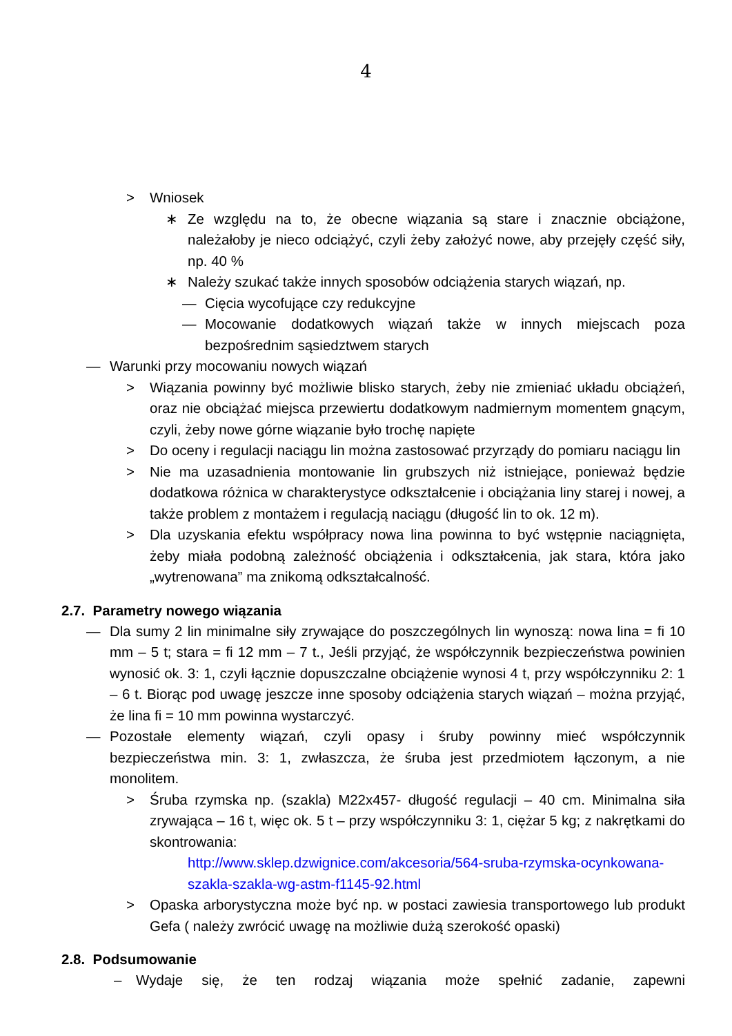4
> Wniosek
∗ Ze względu na to, że obecne wiązania są stare i znacznie obciążone, należałoby je nieco odciążyć, czyli żeby założyć nowe, aby przejęły część siły, np. 40 %
∗ Należy szukać także innych sposobów odciążenia starych wiązań, np.
— Cięcia wycofujące czy redukcyjne
— Mocowanie dodatkowych wiązań także w innych miejscach poza bezpośrednim sąsiedztwem starych
— Warunki przy mocowaniu nowych wiązań
> Wiązania powinny być możliwie blisko starych, żeby nie zmieniać układu obciążeń, oraz nie obciążać miejsca przewiertu dodatkowym nadmiernym momentem gnącym, czyli, żeby nowe górne wiązanie było trochę napięte
> Do oceny i regulacji naciągu lin można zastosować przyrządy do pomiaru naciągu lin
> Nie ma uzasadnienia montowanie lin grubszych niż istniejące, ponieważ będzie dodatkowa różnica w charakterystyce odkształcenie i obciążania liny starej i nowej, a także problem z montażem i regulacją naciągu (długość lin to ok. 12 m).
> Dla uzyskania efektu współpracy nowa lina powinna to być wstępnie naciągnięta, żeby miała podobną zależność obciążenia i odkształcenia, jak stara, która jako „wytrenowana” ma znikomą odkształcalność.
2.7. Parametry nowego wiązania
— Dla sumy 2 lin minimalne siły zrywające do poszczególnych lin wynoszą: nowa lina = fi 10 mm – 5 t; stara = fi 12 mm – 7 t., Jeśli przyjąć, że współczynnik bezpieczeństwa powinien wynosić ok. 3: 1, czyli łącznie dopuszczalne obciążenie wynosi 4 t, przy współczynniku 2: 1 – 6 t. Biorąc pod uwagę jeszcze inne sposoby odciążenia starych wiązań – można przyjąć, że lina fi = 10 mm powinna wystarczyć.
— Pozostałe elementy wiązań, czyli opasy i śruby powinny mieć współczynnik bezpieczeństwa min. 3: 1, zwłaszcza, że śruba jest przedmiotem łączonym, a nie monolitem.
> Śruba rzymska np. (szakla) M22x457- długość regulacji – 40 cm. Minimalna siła zrywająca – 16 t, więc ok. 5 t – przy współczynniku 3: 1, ciężar 5 kg; z nakrętkami do skontrowania:
http://www.sklep.dzwignice.com/akcesoria/564-sruba-rzymska-ocynkowana-szakla-szakla-wg-astm-f1145-92.html
> Opaska arborystyczna może być np. w postaci zawiesia transportowego lub produkt Gefa ( należy zwrócić uwagę na możliwie dużą szerokość opaski)
2.8. Podsumowanie
– Wydaje się, że ten rodzaj wiązania może spełnić zadanie, zapewni